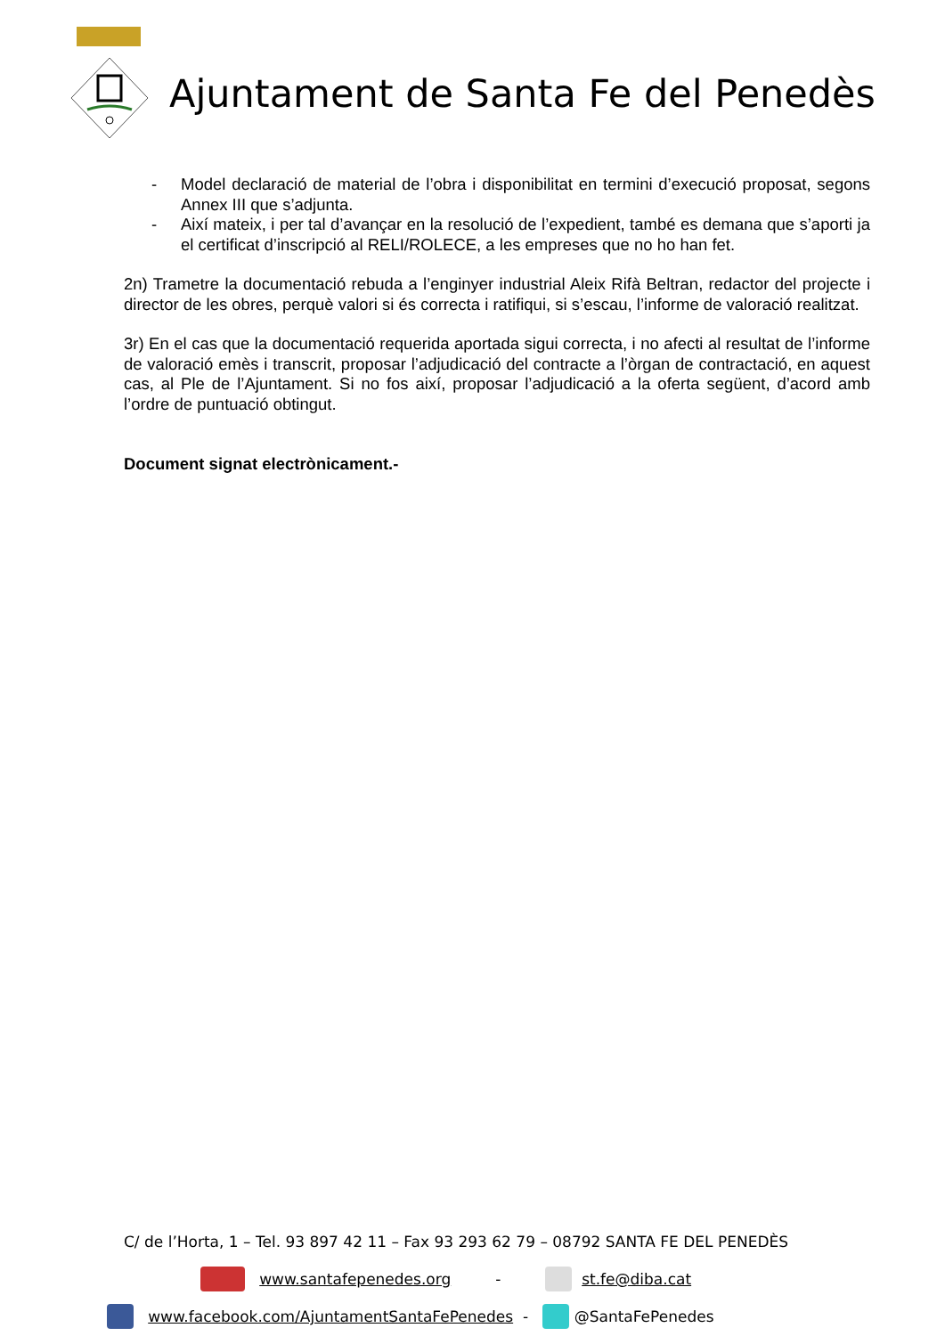Ajuntament de Santa Fe del Penedès
- Model declaració de material de l’obra i disponibilitat en termini d’execució proposat, segons Annex III que s’adjunta.
- Així mateix, i per tal d’avançar en la resolució de l’expedient, també es demana que s’aporti ja el certificat d’inscripció al RELI/ROLECE, a les empreses que no ho han fet.
2n) Trametre la documentació rebuda a l’enginyer industrial Aleix Rifà Beltran, redactor del projecte i director de les obres, perquè valori si és correcta i ratifiqui, si s’escau, l’informe de valoració realitzat.
3r) En el cas que la documentació requerida aportada sigui correcta, i no afecti al resultat de l’informe de valoració emès i transcrit, proposar l’adjudicació del contracte a l’òrgan de contractació, en aquest cas, al Ple de l’Ajuntament. Si no fos així, proposar l’adjudicació a la oferta següent, d’acord amb l’ordre de puntuació obtingut.
Document signat electrònicament.-
C/ de l’Horta, 1 – Tel. 93 897 42 11 – Fax 93 293 62 79 – 08792 SANTA FE DEL PENEDÈS
www.santafepenedes.org - st.fe@diba.cat
www.facebook.com/AjuntamentSantaFePenedes - @SantaFePenedes